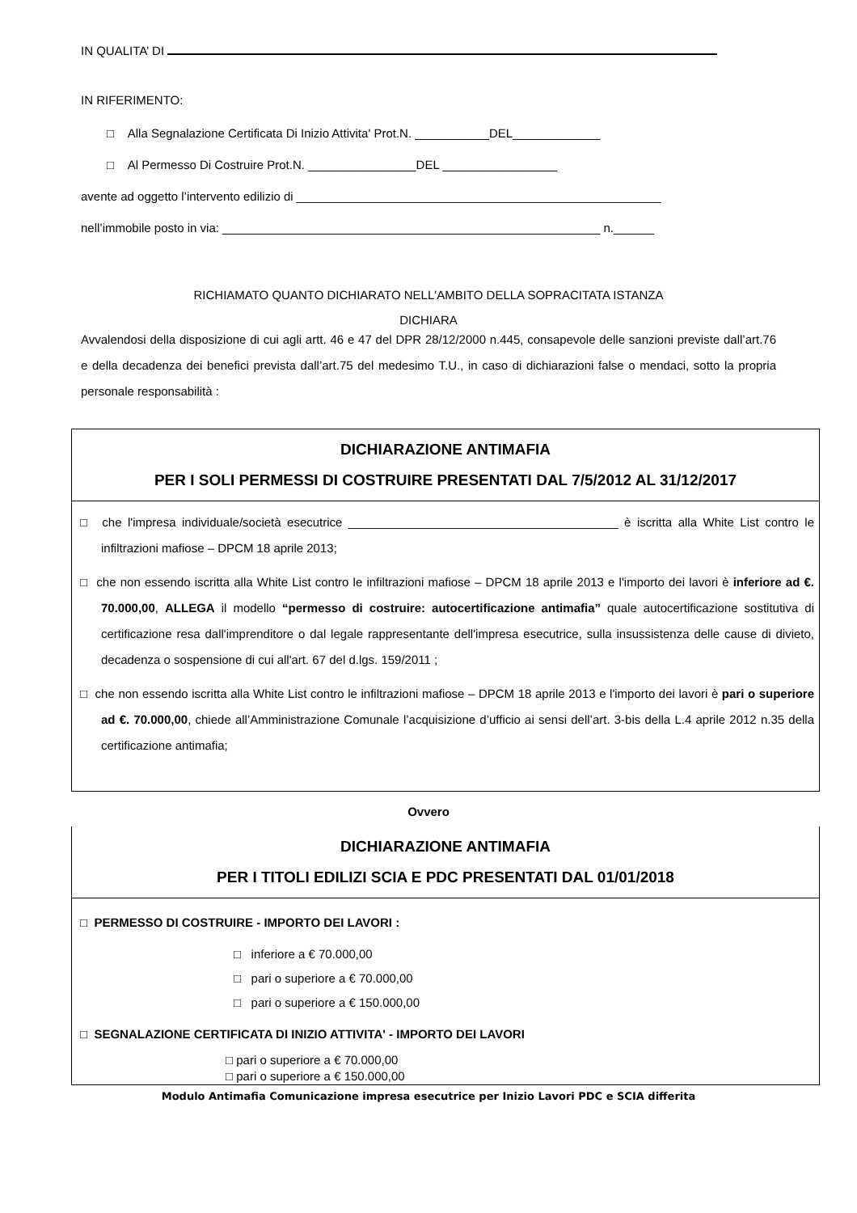IN QUALITA’ DI
IN RIFERIMENTO:
□ Alla Segnalazione Certificata Di Inizio Attivita' Prot.N. ___________DEL_____________
□ Al Permesso Di Costruire Prot.N. ________________DEL _________________
avente ad oggetto l’intervento edilizio di ______________________________________________________
nell’immobile posto in via: ________________________________________________________ n.______
RICHIAMATO QUANTO DICHIARATO NELL'AMBITO DELLA SOPRACITATA ISTANZA
DICHIARA
Avvalendosi della disposizione di cui agli artt. 46 e 47 del DPR 28/12/2000 n.445, consapevole delle sanzioni previste dall’art.76 e della decadenza dei benefici prevista dall’art.75 del medesimo T.U., in caso di dichiarazioni false o mendaci, sotto la propria personale responsabilità :
DICHIARAZIONE ANTIMAFIA
PER I SOLI PERMESSI DI COSTRUIRE PRESENTATI DAL 7/5/2012 AL 31/12/2017
□ che l'impresa individuale/società esecutrice ________________________________________ è iscritta alla White List contro le infiltrazioni mafiose – DPCM 18 aprile 2013;
□ che non essendo iscritta alla White List contro le infiltrazioni mafiose – DPCM 18 aprile 2013 e l'importo dei lavori è inferiore ad €. 70.000,00, ALLEGA il modello “permesso di costruire: autocertificazione antimafia” quale autocertificazione sostitutiva di certificazione resa dall'imprenditore o dal legale rappresentante dell'impresa esecutrice, sulla insussistenza delle cause di divieto, decadenza o sospensione di cui all'art. 67 del d.lgs. 159/2011 ;
□ che non essendo iscritta alla White List contro le infiltrazioni mafiose – DPCM 18 aprile 2013 e l'importo dei lavori è pari o superiore ad €. 70.000,00, chiede all’Amministrazione Comunale l’acquisizione d’ufficio ai sensi dell’art. 3-bis della L.4 aprile 2012 n.35 della certificazione antimafia;
Ovvero
DICHIARAZIONE ANTIMAFIA
PER I TITOLI EDILIZI SCIA E PDC PRESENTATI DAL 01/01/2018
□ PERMESSO DI COSTRUIRE - IMPORTO DEI LAVORI :
□ inferiore a € 70.000,00
□ pari o superiore a € 70.000,00
□ pari o superiore a € 150.000,00
□ SEGNALAZIONE CERTIFICATA DI INIZIO ATTIVITA' - IMPORTO DEI LAVORI
□ pari o superiore a € 70.000,00
□ pari o superiore a € 150.000,00
Modulo Antimafia Comunicazione impresa esecutrice per Inizio Lavori PDC e SCIA differita